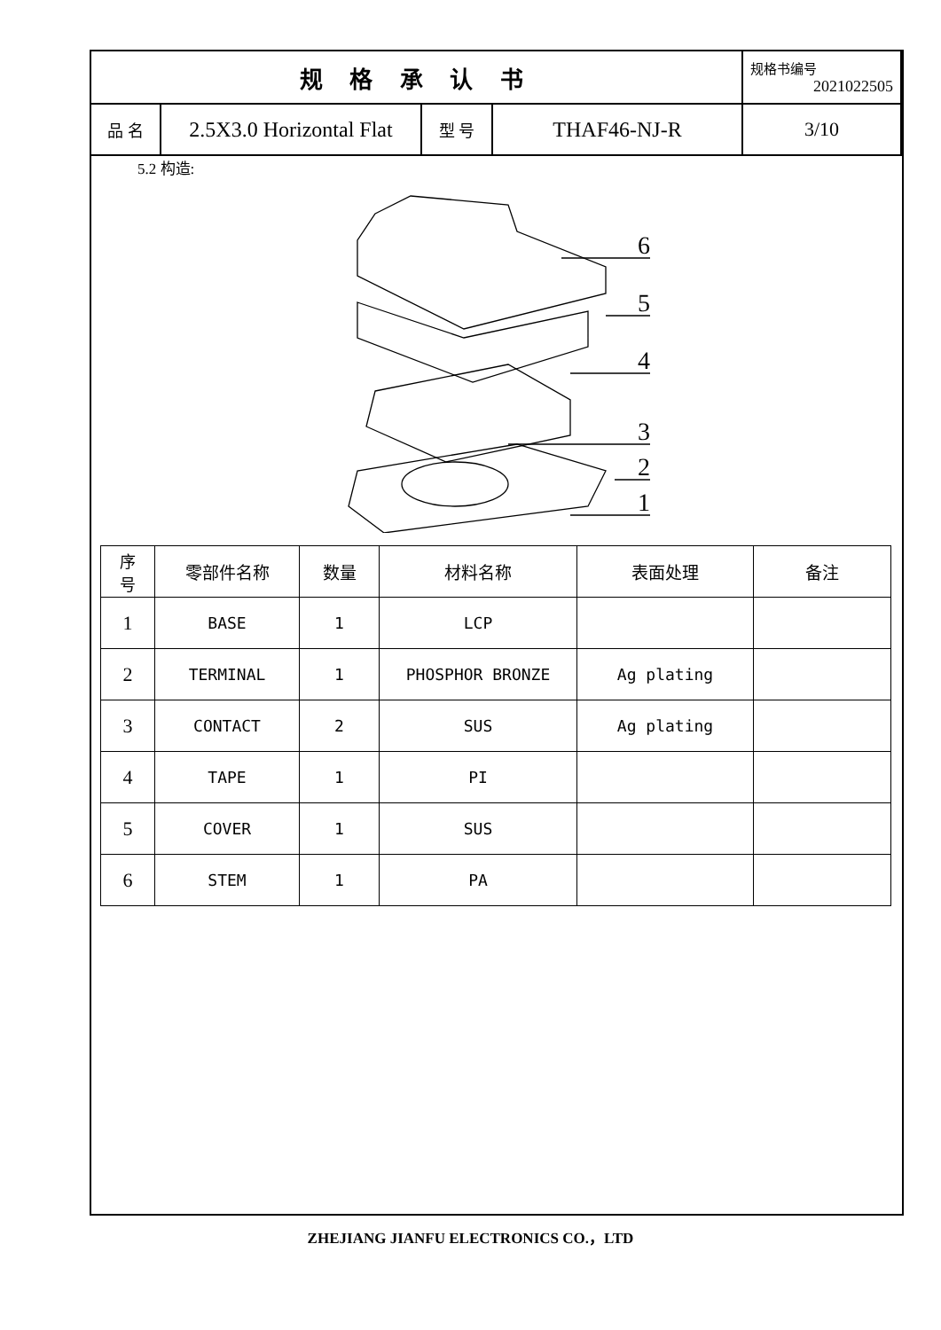| 规 格 承 认 书 | | | | 规格书编号 2021022505 |
| 品 名 | 2.5X3.0 Horizontal Flat | 型 号 | THAF46-NJ-R | 3/10 |
5.2 构造:
6
5
4
3
2
1
| 序 号 | 零部件名称 | 数量 | 材料名称 | 表面处理 | 备注 |
| --- | --- | --- | --- | --- | --- |
| 1 | BASE | 1 | LCP | | |
| 2 | TERMINAL | 1 | PHOSPHOR BRONZE | Ag plating | |
| 3 | CONTACT | 2 | SUS | Ag plating | |
| 4 | TAPE | 1 | PI | | |
| 5 | COVER | 1 | SUS | | |
| 6 | STEM | 1 | PA | | |
ZHEJIANG JIANFU ELECTRONICS CO.，LTD